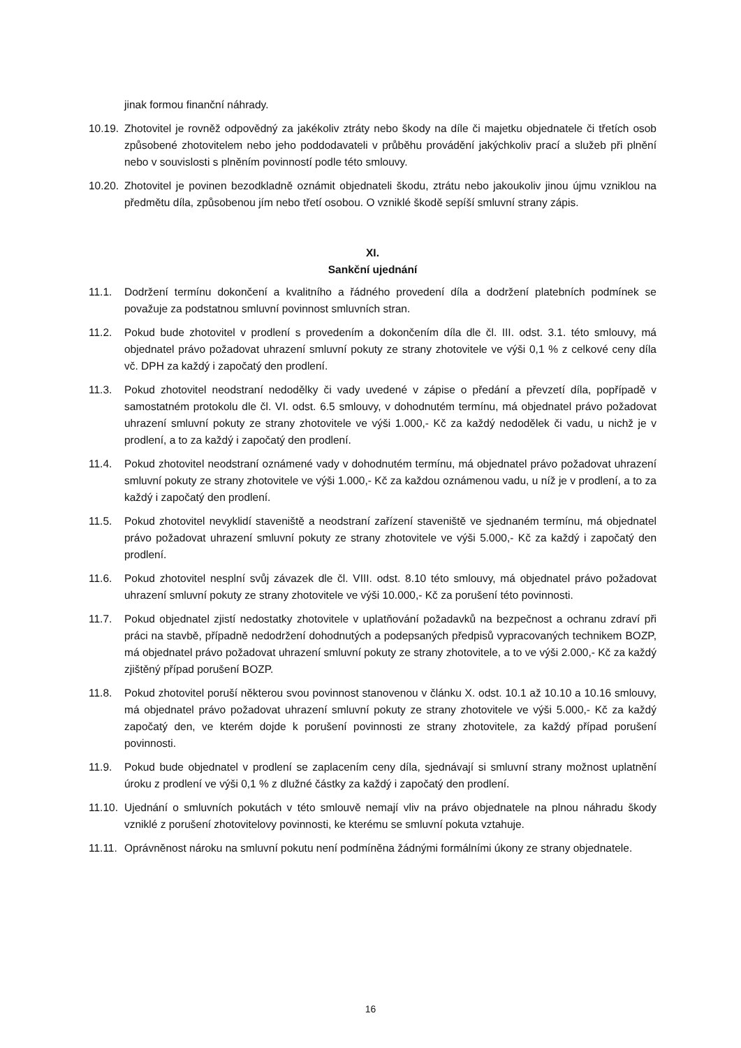jinak formou finanční náhrady.
10.19.
Zhotovitel je rovněž odpovědný za jakékoliv ztráty nebo škody na díle či majetku objednatele či třetích osob způsobené zhotovitelem nebo jeho poddodavateli v průběhu provádění jakýchkoliv prací a služeb při plnění nebo v souvislosti s plněním povinností podle této smlouvy.
10.20.
Zhotovitel je povinen bezodkladně oznámit objednateli škodu, ztrátu nebo jakoukoliv jinou újmu vzniklou na předmětu díla, způsobenou jím nebo třetí osobou. O vzniklé škodě sepíší smluvní strany zápis.
XI.
Sankční ujednání
11.1. Dodržení termínu dokončení a kvalitního a řádného provedení díla a dodržení platebních podmínek se považuje za podstatnou smluvní povinnost smluvních stran.
11.2. Pokud bude zhotovitel v prodlení s provedením a dokončením díla dle čl. III. odst. 3.1. této smlouvy, má objednatel právo požadovat uhrazení smluvní pokuty ze strany zhotovitele ve výši 0,1 % z celkové ceny díla vč. DPH za každý i započatý den prodlení.
11.3. Pokud zhotovitel neodstraní nedodělky či vady uvedené v zápise o předání a převzetí díla, popřípadě v samostatném protokolu dle čl. VI. odst. 6.5 smlouvy, v dohodnutém termínu, má objednatel právo požadovat uhrazení smluvní pokuty ze strany zhotovitele ve výši 1.000,- Kč za každý nedodělek či vadu, u nichž je v prodlení, a to za každý i započatý den prodlení.
11.4. Pokud zhotovitel neodstraní oznámené vady v dohodnutém termínu, má objednatel právo požadovat uhrazení smluvní pokuty ze strany zhotovitele ve výši 1.000,- Kč za každou oznámenou vadu, u níž je v prodlení, a to za každý i započatý den prodlení.
11.5. Pokud zhotovitel nevyklidí staveniště a neodstraní zařízení staveniště ve sjednaném termínu, má objednatel právo požadovat uhrazení smluvní pokuty ze strany zhotovitele ve výši 5.000,- Kč za každý i započatý den prodlení.
11.6. Pokud zhotovitel nesplní svůj závazek dle čl. VIII. odst. 8.10 této smlouvy, má objednatel právo požadovat uhrazení smluvní pokuty ze strany zhotovitele ve výši 10.000,- Kč za porušení této povinnosti.
11.7. Pokud objednatel zjistí nedostatky zhotovitele v uplatňování požadavků na bezpečnost a ochranu zdraví při práci na stavbě, případně nedodržení dohodnutých a podepsaných předpisů vypracovaných technikem BOZP, má objednatel právo požadovat uhrazení smluvní pokuty ze strany zhotovitele, a to ve výši 2.000,- Kč za každý zjištěný případ porušení BOZP.
11.8. Pokud zhotovitel poruší některou svou povinnost stanovenou v článku X. odst. 10.1 až 10.10 a 10.16 smlouvy, má objednatel právo požadovat uhrazení smluvní pokuty ze strany zhotovitele ve výši 5.000,- Kč za každý započatý den, ve kterém dojde k porušení povinnosti ze strany zhotovitele, za každý případ porušení povinnosti.
11.9. Pokud bude objednatel v prodlení se zaplacením ceny díla, sjednávají si smluvní strany možnost uplatnění úroku z prodlení ve výši 0,1 % z dlužné částky za každý i započatý den prodlení.
11.10.
Ujednání o smluvních pokutách v této smlouvě nemají vliv na právo objednatele na plnou náhradu škody vzniklé z porušení zhotovitelovy povinnosti, ke kterému se smluvní pokuta vztahuje.
11.11.
Oprávněnost nároku na smluvní pokutu není podmíněna žádnými formálními úkony ze strany objednatele.
16